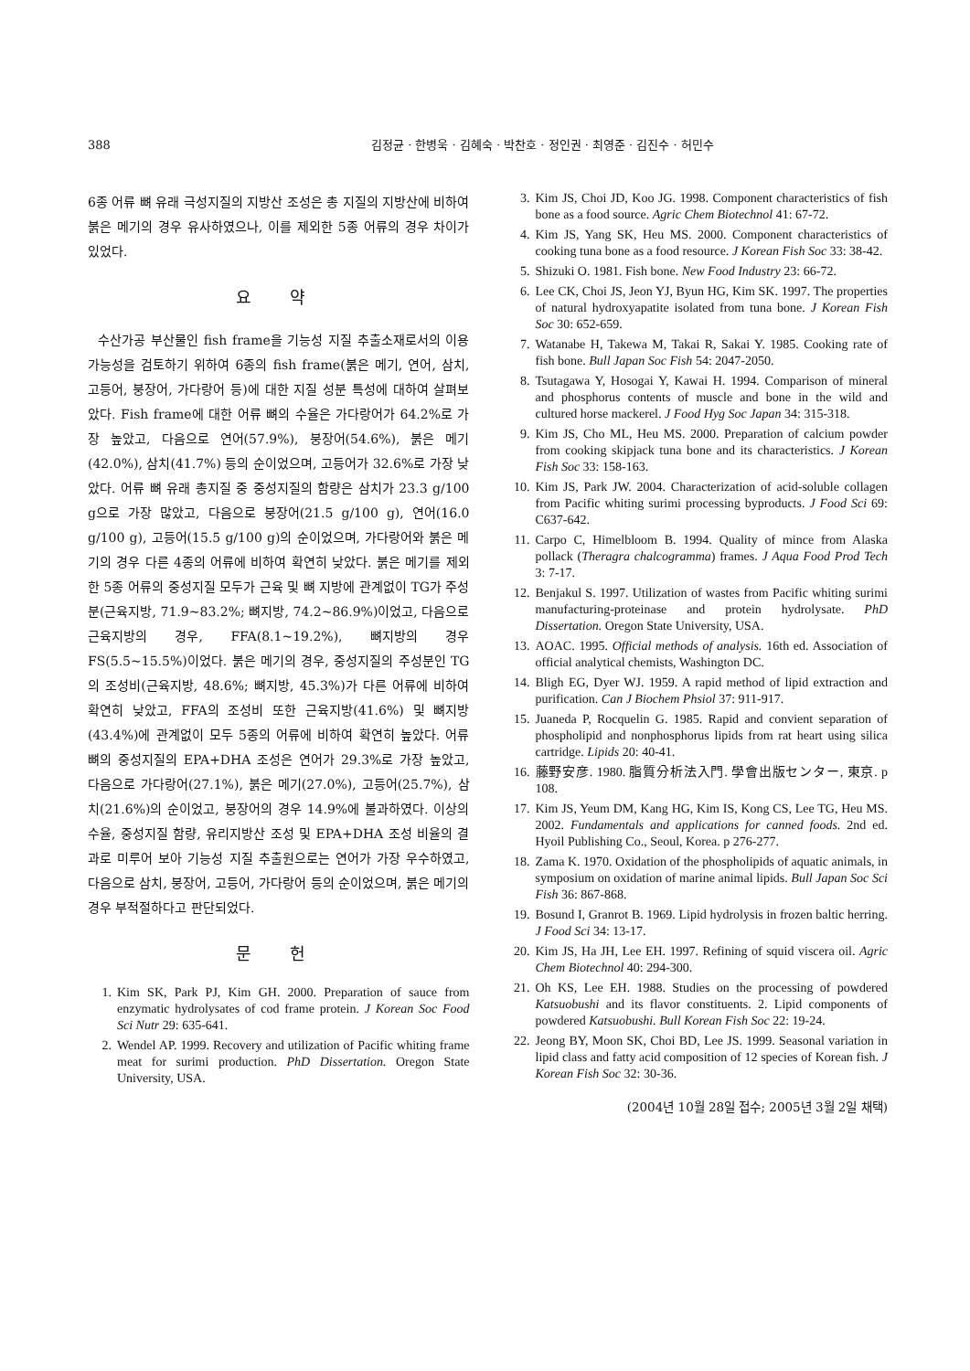388 김정균 · 한병욱 · 김혜숙 · 박찬호 · 정인권 · 최영준 · 김진수 · 허민수
6종 어류 뼈 유래 극성지질의 지방산 조성은 총 지질의 지방산에 비하여 붉은 메기의 경우 유사하였으나, 이를 제외한 5종 어류의 경우 차이가 있었다.
요 약
수산가공 부산물인 fish frame을 기능성 지질 추출소재로서의 이용 가능성을 검토하기 위하여 6종의 fish frame(붉은 메기, 연어, 삼치, 고등어, 붕장어, 가다랑어 등)에 대한 지질 성분 특성에 대하여 살펴보았다. Fish frame에 대한 어류 뼈의 수율은 가다랑어가 64.2%로 가장 높았고, 다음으로 연어(57.9%), 붕장어(54.6%), 붉은 메기(42.0%), 삼치(41.7%) 등의 순이었으며, 고등어가 32.6%로 가장 낮았다. 어류 뼈 유래 총지질 중 중성지질의 함량은 삼치가 23.3 g/100 g으로 가장 많았고, 다음으로 붕장어(21.5 g/100 g), 연어(16.0 g/100 g), 고등어(15.5 g/100 g)의 순이었으며, 가다랑어와 붉은 메기의 경우 다른 4종의 어류에 비하여 확연히 낮았다. 붉은 메기를 제외한 5종 어류의 중성지질 모두가 근육 및 뼈 지방에 관계없이 TG가 주성분(근육지방, 71.9~83.2%; 뼈지방, 74.2~86.9%)이었고, 다음으로 근육지방의 경우, FFA(8.1~19.2%), 뼈지방의 경우 FS(5.5~15.5%)이었다. 붉은 메기의 경우, 중성지질의 주성분인 TG의 조성비(근육지방, 48.6%; 뼈지방, 45.3%)가 다른 어류에 비하여 확연히 낮았고, FFA의 조성비 또한 근육지방(41.6%) 및 뼈지방(43.4%)에 관계없이 모두 5종의 어류에 비하여 확연히 높았다. 어류 뼈의 중성지질의 EPA+DHA 조성은 연어가 29.3%로 가장 높았고, 다음으로 가다랑어(27.1%), 붉은 메기(27.0%), 고등어(25.7%), 삼치(21.6%)의 순이었고, 붕장어의 경우 14.9%에 불과하였다. 이상의 수율, 중성지질 함량, 유리지방산 조성 및 EPA+DHA 조성 비율의 결과로 미루어 보아 기능성 지질 추출원으로는 연어가 가장 우수하였고, 다음으로 삼치, 붕장어, 고등어, 가다랑어 등의 순이었으며, 붉은 메기의 경우 부적절하다고 판단되었다.
문 헌
1. Kim SK, Park PJ, Kim GH. 2000. Preparation of sauce from enzymatic hydrolysates of cod frame protein. J Korean Soc Food Sci Nutr 29: 635-641.
2. Wendel AP. 1999. Recovery and utilization of Pacific whiting frame meat for surimi production. PhD Dissertation. Oregon State University, USA.
3. Kim JS, Choi JD, Koo JG. 1998. Component characteristics of fish bone as a food source. Agric Chem Biotechnol 41: 67-72.
4. Kim JS, Yang SK, Heu MS. 2000. Component characteristics of cooking tuna bone as a food resource. J Korean Fish Soc 33: 38-42.
5. Shizuki O. 1981. Fish bone. New Food Industry 23: 66-72.
6. Lee CK, Choi JS, Jeon YJ, Byun HG, Kim SK. 1997. The properties of natural hydroxyapatite isolated from tuna bone. J Korean Fish Soc 30: 652-659.
7. Watanabe H, Takewa M, Takai R, Sakai Y. 1985. Cooking rate of fish bone. Bull Japan Soc Fish 54: 2047-2050.
8. Tsutagawa Y, Hosogai Y, Kawai H. 1994. Comparison of mineral and phosphorus contents of muscle and bone in the wild and cultured horse mackerel. J Food Hyg Soc Japan 34: 315-318.
9. Kim JS, Cho ML, Heu MS. 2000. Preparation of calcium powder from cooking skipjack tuna bone and its characteristics. J Korean Fish Soc 33: 158-163.
10. Kim JS, Park JW. 2004. Characterization of acid-soluble collagen from Pacific whiting surimi processing byproducts. J Food Sci 69: C637-642.
11. Carpo C, Himelbloom B. 1994. Quality of mince from Alaska pollack (Theragra chalcogramma) frames. J Aqua Food Prod Tech 3: 7-17.
12. Benjakul S. 1997. Utilization of wastes from Pacific whiting surimi manufacturing-proteinase and protein hydrolysate. PhD Dissertation. Oregon State University, USA.
13. AOAC. 1995. Official methods of analysis. 16th ed. Association of official analytical chemists, Washington DC.
14. Bligh EG, Dyer WJ. 1959. A rapid method of lipid extraction and purification. Can J Biochem Phsiol 37: 911-917.
15. Juaneda P, Rocquelin G. 1985. Rapid and convient separation of phospholipid and nonphosphorus lipids from rat heart using silica cartridge. Lipids 20: 40-41.
16. 藤野安彦. 1980. 脂質分析法入門. 學會出版センター, 東京. p 108.
17. Kim JS, Yeum DM, Kang HG, Kim IS, Kong CS, Lee TG, Heu MS. 2002. Fundamentals and applications for canned foods. 2nd ed. Hyoil Publishing Co., Seoul, Korea. p 276-277.
18. Zama K. 1970. Oxidation of the phospholipids of aquatic animals, in symposium on oxidation of marine animal lipids. Bull Japan Soc Sci Fish 36: 867-868.
19. Bosund I, Granrot B. 1969. Lipid hydrolysis in frozen baltic herring. J Food Sci 34: 13-17.
20. Kim JS, Ha JH, Lee EH. 1997. Refining of squid viscera oil. Agric Chem Biotechnol 40: 294-300.
21. Oh KS, Lee EH. 1988. Studies on the processing of powdered Katsuobushi and its flavor constituents. 2. Lipid components of powdered Katsuobushi. Bull Korean Fish Soc 22: 19-24.
22. Jeong BY, Moon SK, Choi BD, Lee JS. 1999. Seasonal variation in lipid class and fatty acid composition of 12 species of Korean fish. J Korean Fish Soc 32: 30-36.
(2004년 10월 28일 접수; 2005년 3월 2일 채택)